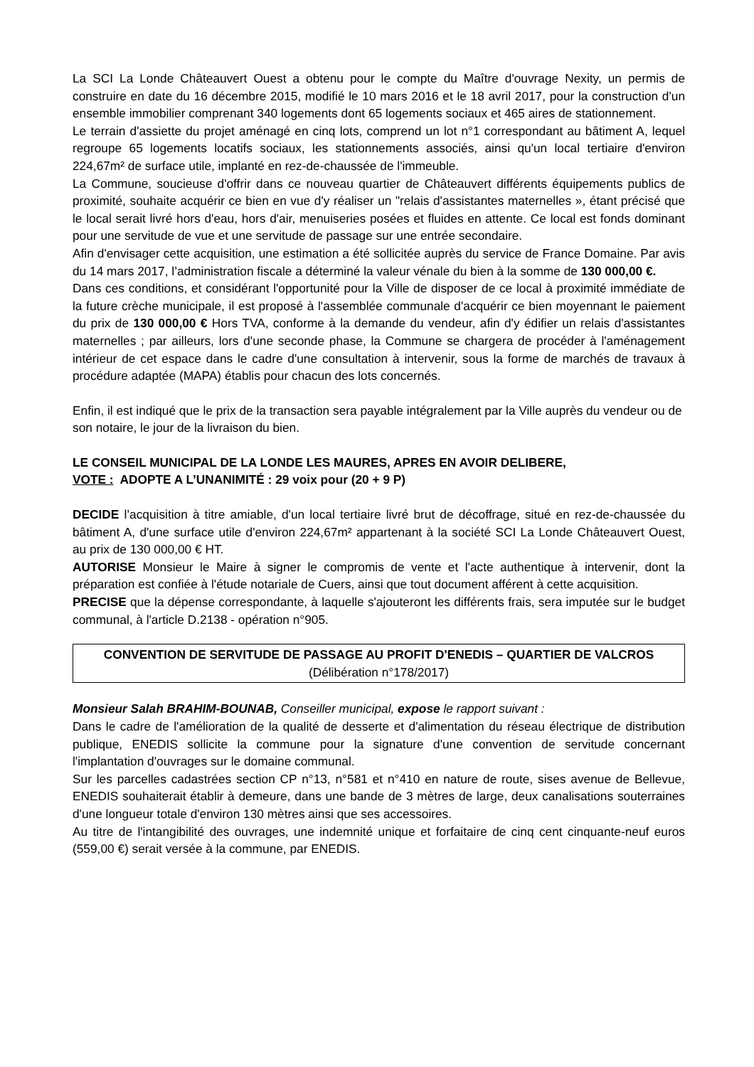La SCI La Londe Châteauvert Ouest a obtenu pour le compte du Maître d'ouvrage Nexity, un permis de construire en date du 16 décembre 2015, modifié le 10 mars 2016 et le 18 avril 2017, pour la construction d'un ensemble immobilier comprenant 340 logements dont 65 logements sociaux et 465 aires de stationnement.
Le terrain d'assiette du projet aménagé en cinq lots, comprend un lot n°1 correspondant au bâtiment A, lequel regroupe 65 logements locatifs sociaux, les stationnements associés, ainsi qu'un local tertiaire d'environ 224,67m² de surface utile, implanté en rez-de-chaussée de l'immeuble.
La Commune, soucieuse d'offrir dans ce nouveau quartier de Châteauvert différents équipements publics de proximité, souhaite acquérir ce bien en vue d'y réaliser un "relais d'assistantes maternelles », étant précisé que le local serait livré hors d'eau, hors d'air, menuiseries posées et fluides en attente. Ce local est fonds dominant pour une servitude de vue et une servitude de passage sur une entrée secondaire.
Afin d'envisager cette acquisition, une estimation a été sollicitée auprès du service de France Domaine. Par avis du 14 mars 2017, l’administration fiscale a déterminé la valeur vénale du bien à la somme de 130 000,00 €.
Dans ces conditions, et considérant l'opportunité pour la Ville de disposer de ce local à proximité immédiate de la future crèche municipale, il est proposé à l'assemblée communale d'acquérir ce bien moyennant le paiement du prix de 130 000,00 € Hors TVA, conforme à la demande du vendeur, afin d'y édifier un relais d'assistantes maternelles ; par ailleurs, lors d'une seconde phase, la Commune se chargera de procéder à l'aménagement intérieur de cet espace dans le cadre d'une consultation à intervenir, sous la forme de marchés de travaux à procédure adaptée (MAPA) établis pour chacun des lots concernés.
Enfin, il est indiqué que le prix de la transaction sera payable intégralement par la Ville auprès du vendeur ou de son notaire, le jour de la livraison du bien.
LE CONSEIL MUNICIPAL DE LA LONDE LES MAURES, APRES EN AVOIR DELIBERE,
VOTE : ADOPTE A L’UNANIMITÉ : 29 voix pour (20 + 9 P)
DECIDE l’acquisition à titre amiable, d'un local tertiaire livré brut de décoffrage, situé en rez-de-chaussée du bâtiment A, d'une surface utile d'environ 224,67m² appartenant à la société SCI La Londe Châteauvert Ouest, au prix de 130 000,00 € HT.
AUTORISE Monsieur le Maire à signer le compromis de vente et l'acte authentique à intervenir, dont la préparation est confiée à l'étude notariale de Cuers, ainsi que tout document afférent à cette acquisition.
PRECISE que la dépense correspondante, à laquelle s'ajouteront les différents frais, sera imputée sur le budget communal, à l'article D.2138 - opération n°905.
CONVENTION DE SERVITUDE DE PASSAGE AU PROFIT D'ENEDIS – QUARTIER DE VALCROS (Délibération n°178/2017)
Monsieur Salah BRAHIM-BOUNAB, Conseiller municipal, expose le rapport suivant :
Dans le cadre de l'amélioration de la qualité de desserte et d'alimentation du réseau électrique de distribution publique, ENEDIS sollicite la commune pour la signature d'une convention de servitude concernant l'implantation d'ouvrages sur le domaine communal.
Sur les parcelles cadastrées section CP n°13, n°581 et n°410 en nature de route, sises avenue de Bellevue, ENEDIS souhaiterait établir à demeure, dans une bande de 3 mètres de large, deux canalisations souterraines d'une longueur totale d'environ 130 mètres ainsi que ses accessoires.
Au titre de l'intangibilité des ouvrages, une indemnité unique et forfaitaire de cinq cent cinquante-neuf euros (559,00 €) serait versée à la commune, par ENEDIS.